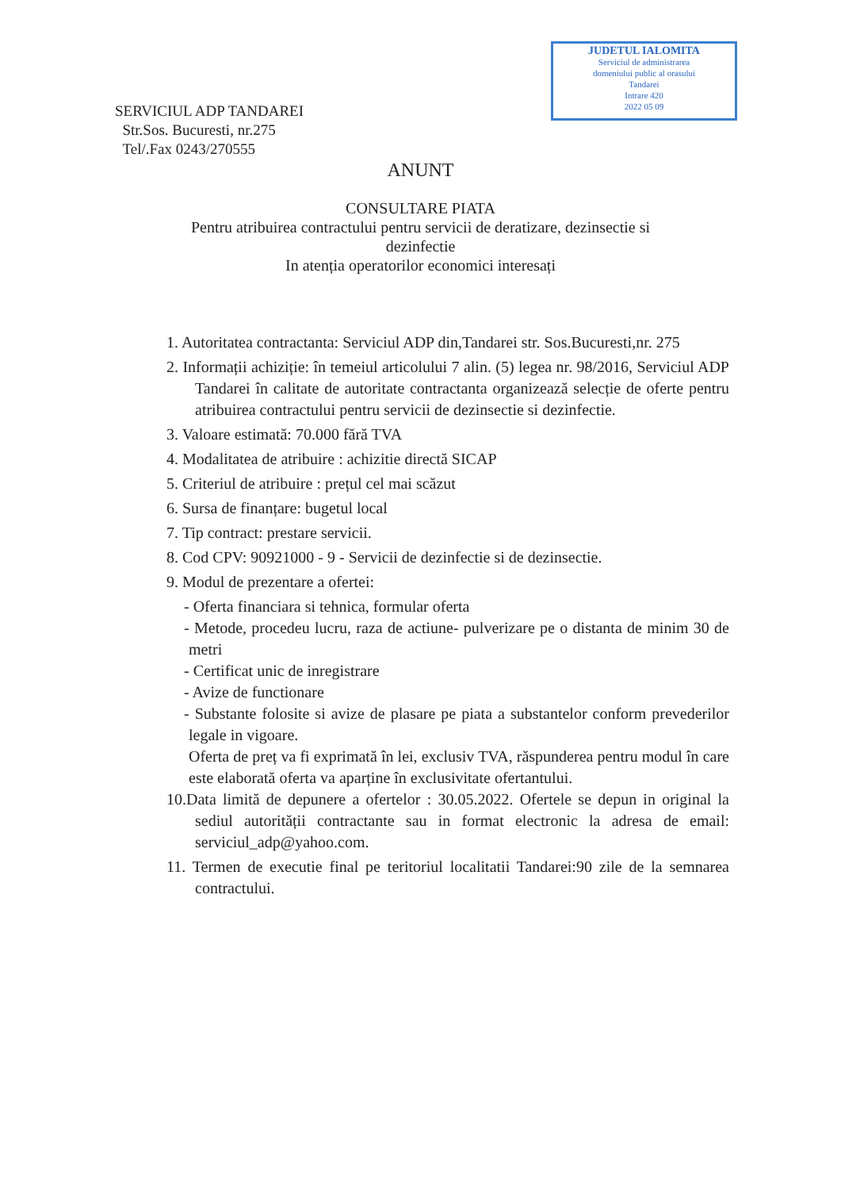JUDETUL IALOMITA
Serviciul de administrarea
domeniului public al orasului
Tandarei
Intrare 420
2022 05 09
SERVICIUL ADP TANDAREI
Str.Sos. Bucuresti, nr.275
Tel/.Fax 0243/270555
ANUNT
CONSULTARE PIATA
Pentru atribuirea contractului pentru servicii de deratizare, dezinsectie si
dezinfectie
In atenția operatorilor economici interesați
1. Autoritatea contractanta: Serviciul ADP din,Tandarei str. Sos.Bucuresti,nr. 275
2. Informații achiziție: în temeiul articolului 7 alin. (5) legea nr. 98/2016, Serviciul ADP Tandarei în calitate de autoritate contractanta organizează selecție de oferte pentru atribuirea contractului pentru servicii de dezinsectie si dezinfectie.
3. Valoare estimată: 70.000 fără TVA
4. Modalitatea de atribuire : achizitie directă SICAP
5. Criteriul de atribuire : prețul cel mai scăzut
6. Sursa de finanțare: bugetul local
7. Tip contract: prestare servicii.
8. Cod CPV: 90921000 - 9 - Servicii de dezinfectie si de dezinsectie.
9. Modul de prezentare a ofertei:
- Oferta financiara si tehnica, formular oferta
- Metode, procedeu lucru, raza de actiune- pulverizare pe o distanta de minim 30 de metri
- Certificat unic de inregistrare
- Avize de functionare
- Substante folosite si avize de plasare pe piata a substantelor conform prevederilor legale in vigoare.
Oferta de preț va fi exprimată în lei, exclusiv TVA, răspunderea pentru modul în care este elaborată oferta va aparține în exclusivitate ofertantului.
10.Data limită de depunere a ofertelor : 30.05.2022. Ofertele se depun in original la sediul autorității contractante sau in format electronic la adresa de email: serviciul_adp@yahoo.com.
11. Termen de executie final pe teritoriul localitatii Tandarei:90 zile de la semnarea contractului.